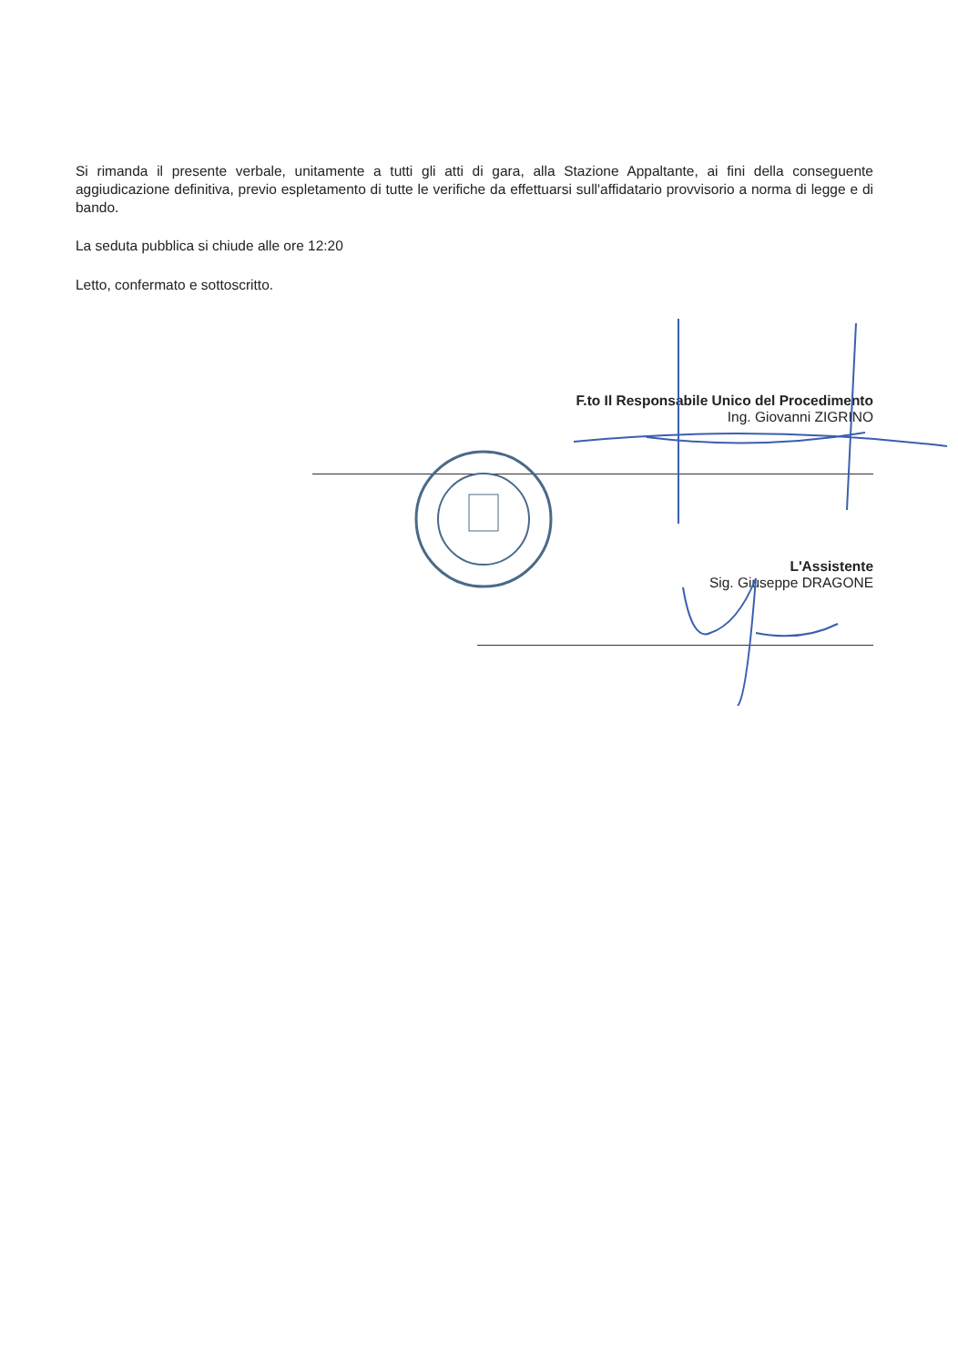Si rimanda il presente verbale, unitamente a tutti gli atti di gara, alla Stazione Appaltante, ai fini della conseguente aggiudicazione definitiva, previo espletamento di tutte le verifiche da effettuarsi sull'affidatario provvisorio a norma di legge e di bando.
La seduta pubblica si chiude alle ore 12:20
Letto, confermato e sottoscritto.
F.to Il Responsabile Unico del Procedimento
Ing. Giovanni ZIGRINO
L'Assistente
Sig. Giuseppe DRAGONE